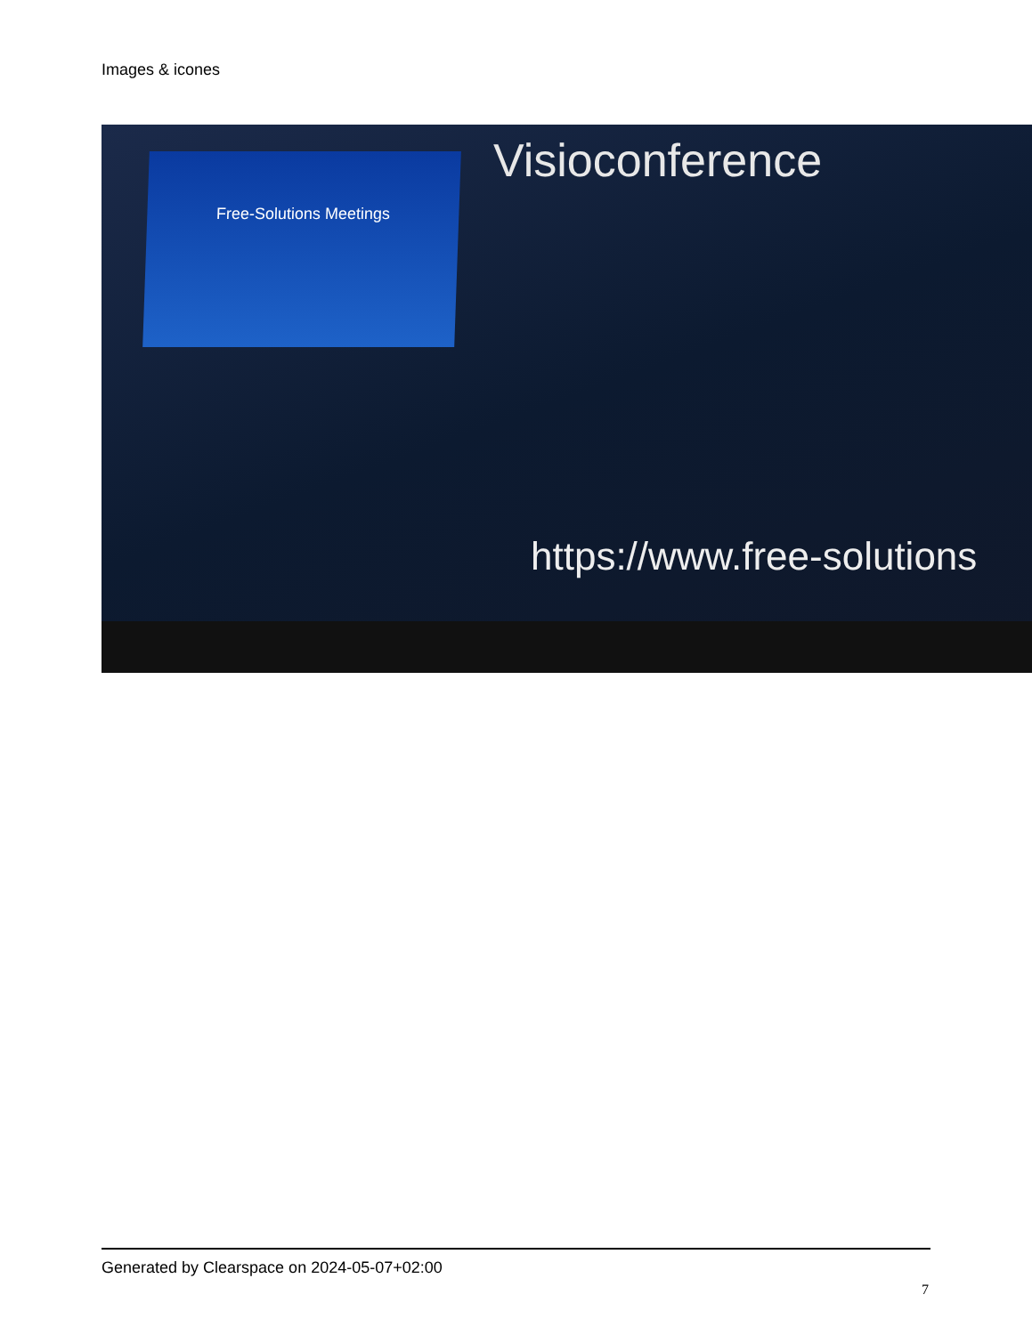Images & icones
Free-Solutions Meetings Visioconference
https://www.free-solutions
Generated by Clearspace on 2024-05-07+02:00
7